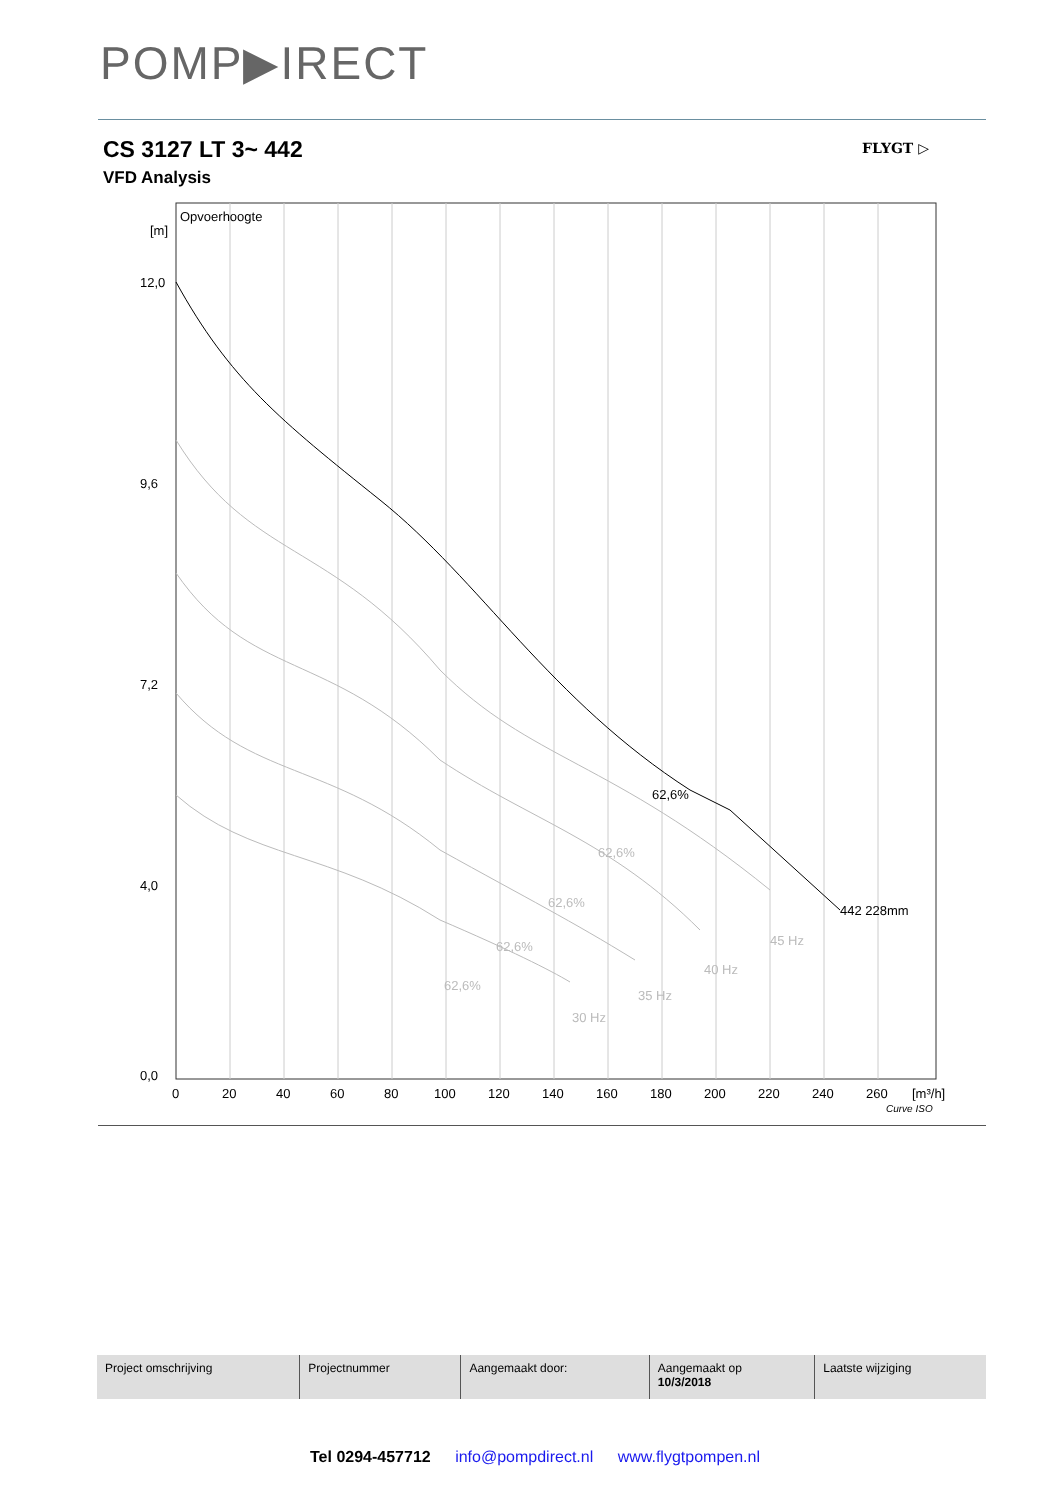POMP▶IRECT
CS 3127 LT 3~ 442
VFD Analysis
FLYGT ▷
Opvoerhoogte
[m]
12,0
9,6
7,2
4,0
0,0
62,6%
442 228mm
62,6%
62,6%
62,6%
62,6%
45 Hz
40 Hz
35 Hz
30 Hz
0
20
40
60
80
100
120
140
160
180
200
220
240
260
[m³/h]
Curve ISO
| Project omschrijving | Projectnummer | Aangemaakt door: | Aangemaakt op 10/3/2018 | Laatste wijziging |
Tel 0294-457712 info@pompdirect.nl www.flygtpompen.nl